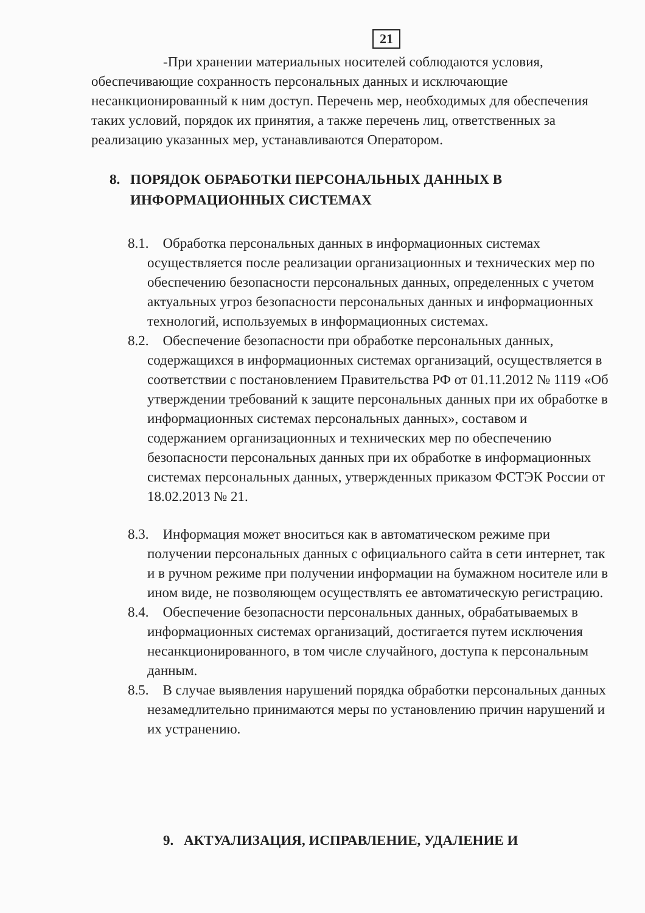21
-При хранении материальных носителей соблюдаются условия, обеспечивающие сохранность персональных данных и исключающие несанкционированный к ним доступ. Перечень мер, необходимых для обеспечения таких условий, порядок их принятия, а также перечень лиц, ответственных за реализацию указанных мер, устанавливаются Оператором.
8. ПОРЯДОК ОБРАБОТКИ ПЕРСОНАЛЬНЫХ ДАННЫХ В ИНФОРМАЦИОННЫХ СИСТЕМАХ
8.1. Обработка персональных данных в информационных системах осуществляется после реализации организационных и технических мер по обеспечению безопасности персональных данных, определенных с учетом актуальных угроз безопасности персональных данных и информационных технологий, используемых в информационных системах.
8.2. Обеспечение безопасности при обработке персональных данных, содержащихся в информационных системах организаций, осуществляется в соответствии с постановлением Правительства РФ от 01.11.2012 № 1119 «Об утверждении требований к защите персональных данных при их обработке в информационных системах персональных данных», составом и содержанием организационных и технических мер по обеспечению безопасности персональных данных при их обработке в информационных системах персональных данных, утвержденных приказом ФСТЭК России от 18.02.2013 № 21.
8.3. Информация может вноситься как в автоматическом режиме при получении персональных данных с официального сайта в сети интернет, так и в ручном режиме при получении информации на бумажном носителе или в ином виде, не позволяющем осуществлять ее автоматическую регистрацию.
8.4. Обеспечение безопасности персональных данных, обрабатываемых в информационных системах организаций, достигается путем исключения несанкционированного, в том числе случайного, доступа к персональным данным.
8.5. В случае выявления нарушений порядка обработки персональных данных незамедлительно принимаются меры по установлению причин нарушений и их устранению.
9. АКТУАЛИЗАЦИЯ, ИСПРАВЛЕНИЕ, УДАЛЕНИЕ И